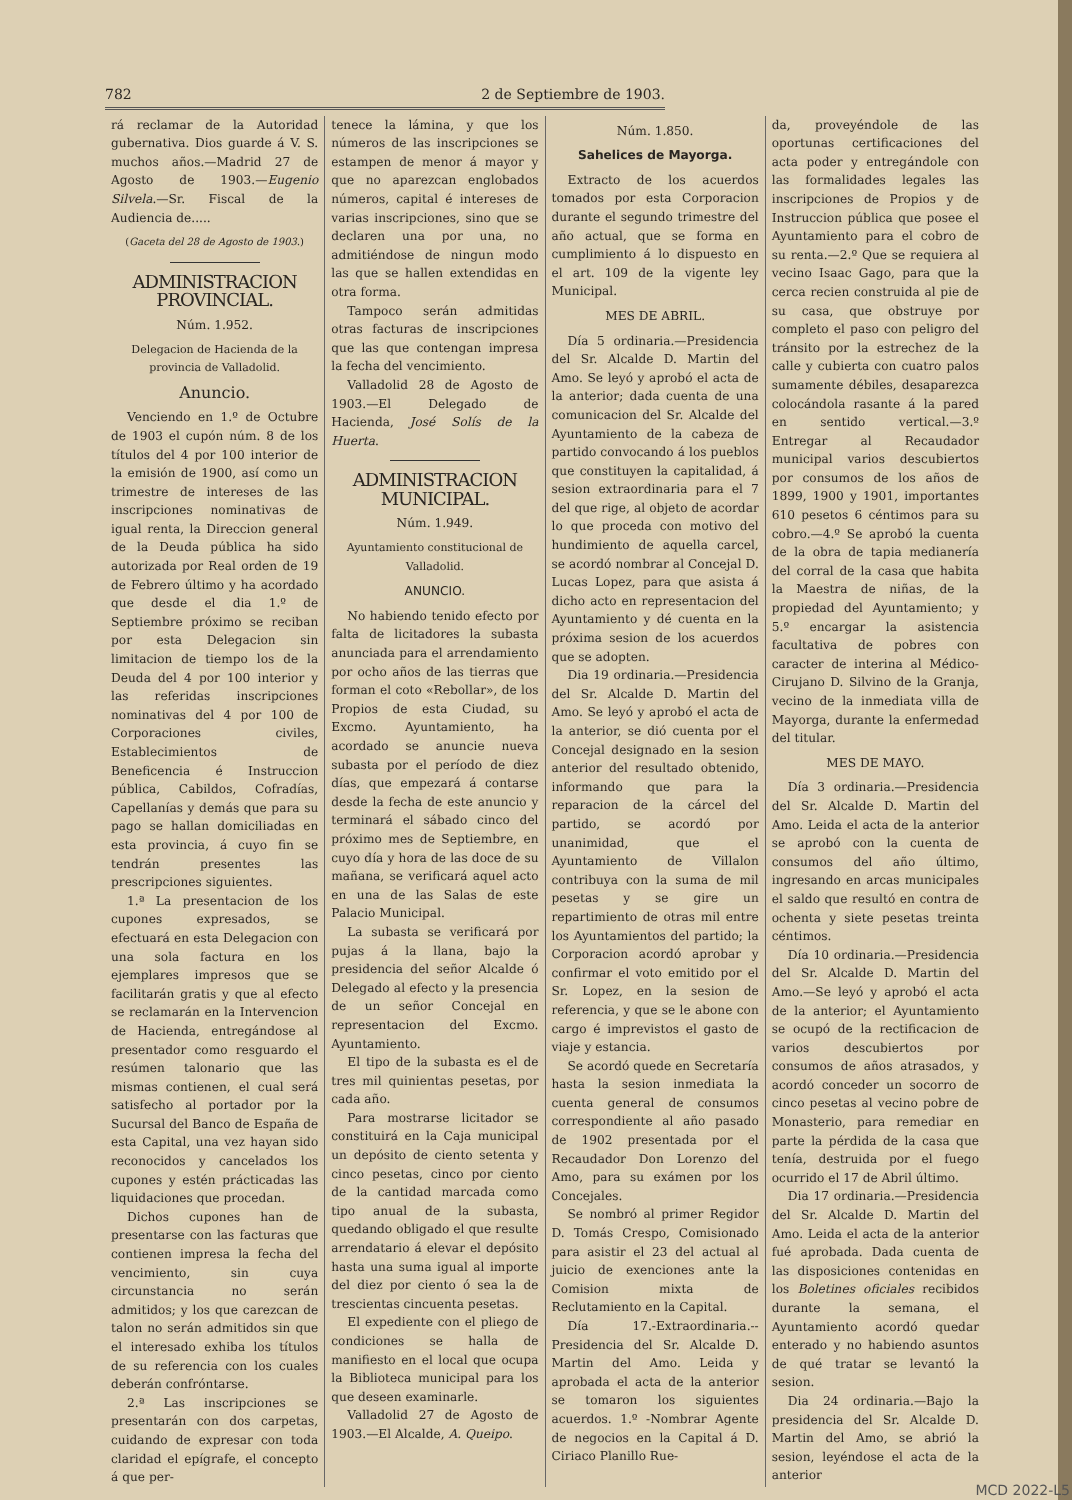782 2 de Septiembre de 1903.
rá reclamar de la Autoridad gubernativa. Dios guarde á V. S. muchos años.—Madrid 27 de Agosto de 1903.—Eugenio Silvela.—Sr. Fiscal de la Audiencia de.....
(Gaceta del 28 de Agosto de 1903.)
ADMINISTRACION PROVINCIAL.
Núm. 1.952.
Delegacion de Hacienda de la provincia de Valladolid.
Anuncio.
Venciendo en 1.º de Octubre de 1903 el cupón núm. 8 de los títulos del 4 por 100 interior de la emisión de 1900, así como un trimestre de intereses de las inscripciones nominativas de igual renta, la Direccion general de la Deuda pública ha sido autorizada por Real orden de 19 de Febrero último y ha acordado que desde el dia 1.º de Septiembre próximo se reciban por esta Delegacion sin limitacion de tiempo los de la Deuda del 4 por 100 interior y las referidas inscripciones nominativas del 4 por 100 de Corporaciones civiles, Establecimientos de Beneficencia é Instruccion pública, Cabildos, Cofradías, Capellanías y demás que para su pago se hallan domiciliadas en esta provincia, á cuyo fin se tendrán presentes las prescripciones siguientes.
1.ª La presentacion de los cupones expresados, se efectuará en esta Delegacion con una sola factura en los ejemplares impresos que se facilitarán gratis y que al efecto se reclamarán en la Intervencion de Hacienda, entregándose al presentador como resguardo el resúmen talonario que las mismas contienen, el cual será satisfecho al portador por la Sucursal del Banco de España de esta Capital, una vez hayan sido reconocidos y cancelados los cupones y estén prácticadas las liquidaciones que procedan.
Dichos cupones han de presentarse con las facturas que contienen impresa la fecha del vencimiento, sin cuya circunstancia no serán admitidos; y los que carezcan de talon no serán admitidos sin que el interesado exhiba los títulos de su referencia con los cuales deberán confróntarse.
2.ª Las inscripciones se presentarán con dos carpetas, cuidando de expresar con toda claridad el epígrafe, el concepto á que per-
tenece la lámina, y que los números de las inscripciones se estampen de menor á mayor y que no aparezcan englobados números, capital é intereses de varias inscripciones, sino que se declaren una por una, no admitiéndose de ningun modo las que se hallen extendidas en otra forma.
Tampoco serán admitidas otras facturas de inscripciones que las que contengan impresa la fecha del vencimiento.
Valladolid 28 de Agosto de 1903.—El Delegado de Hacienda, José Solís de la Huerta.
ADMINISTRACION MUNICIPAL.
Núm. 1.949.
Ayuntamiento constitucional de Valladolid.
ANUNCIO.
No habiendo tenido efecto por falta de licitadores la subasta anunciada para el arrendamiento por ocho años de las tierras que forman el coto «Rebollar», de los Propios de esta Ciudad, su Excmo. Ayuntamiento, ha acordado se anuncie nueva subasta por el período de diez días, que empezará á contarse desde la fecha de este anuncio y terminará el sábado cinco del próximo mes de Septiembre, en cuyo día y hora de las doce de su mañana, se verificará aquel acto en una de las Salas de este Palacio Municipal.
La subasta se verificará por pujas á la llana, bajo la presidencia del señor Alcalde ó Delegado al efecto y la presencia de un señor Concejal en representacion del Excmo. Ayuntamiento.
El tipo de la subasta es el de tres mil quinientas pesetas, por cada año.
Para mostrarse licitador se constituirá en la Caja municipal un depósito de ciento setenta y cinco pesetas, cinco por ciento de la cantidad marcada como tipo anual de la subasta, quedando obligado el que resulte arrendatario á elevar el depósito hasta una suma igual al importe del diez por ciento ó sea la de trescientas cincuenta pesetas.
El expediente con el pliego de condiciones se halla de manifiesto en el local que ocupa la Biblioteca municipal para los que deseen examinarle.
Valladolid 27 de Agosto de 1903.—El Alcalde, A. Queipo.
Núm. 1.850.
Sahelices de Mayorga.
Extracto de los acuerdos tomados por esta Corporacion durante el segundo trimestre del año actual, que se forma en cumplimiento á lo dispuesto en el art. 109 de la vigente ley Municipal.
MES DE ABRIL.
Día 5 ordinaria.—Presidencia del Sr. Alcalde D. Martin del Amo. Se leyó y aprobó el acta de la anterior; dada cuenta de una comunicacion del Sr. Alcalde del Ayuntamiento de la cabeza de partido convocando á los pueblos que constituyen la capitalidad, á sesion extraordinaria para el 7 del que rige, al objeto de acordar lo que proceda con motivo del hundimiento de aquella carcel, se acordó nombrar al Concejal D. Lucas Lopez, para que asista á dicho acto en representacion del Ayuntamiento y dé cuenta en la próxima sesion de los acuerdos que se adopten.
Dia 19 ordinaria.—Presidencia del Sr. Alcalde D. Martin del Amo. Se leyó y aprobó el acta de la anterior, se dió cuenta por el Concejal designado en la sesion anterior del resultado obtenido, informando que para la reparacion de la cárcel del partido, se acordó por unanimidad, que el Ayuntamiento de Villalon contribuya con la suma de mil pesetas y se gire un repartimiento de otras mil entre los Ayuntamientos del partido; la Corporacion acordó aprobar y confirmar el voto emitido por el Sr. Lopez, en la sesion de referencia, y que se le abone con cargo é imprevistos el gasto de viaje y estancia.
Se acordó quede en Secretaría hasta la sesion inmediata la cuenta general de consumos correspondiente al año pasado de 1902 presentada por el Recaudador Don Lorenzo del Amo, para su exámen por los Concejales.
Se nombró al primer Regidor D. Tomás Crespo, Comisionado para asistir el 23 del actual al juicio de exenciones ante la Comision mixta de Reclutamiento en la Capital.
Día 17.-Extraordinaria.--Presidencia del Sr. Alcalde D. Martin del Amo. Leida y aprobada el acta de la anterior se tomaron los siguientes acuerdos. 1.º -Nombrar Agente de negocios en la Capital á D. Ciriaco Planillo Rue-
da, proveyéndole de las oportunas certificaciones del acta poder y entregándole con las formalidades legales las inscripciones de Propios y de Instruccion pública que posee el Ayuntamiento para el cobro de su renta.—2.º Que se requiera al vecino Isaac Gago, para que la cerca recien construida al pie de su casa, que obstruye por completo el paso con peligro del tránsito por la estrechez de la calle y cubierta con cuatro palos sumamente débiles, desaparezca colocándola rasante á la pared en sentido vertical.—3.º Entregar al Recaudador municipal varios descubiertos por consumos de los años de 1899, 1900 y 1901, importantes 610 pesetos 6 céntimos para su cobro.—4.º Se aprobó la cuenta de la obra de tapia medianería del corral de la casa que habita la Maestra de niñas, de la propiedad del Ayuntamiento; y 5.º encargar la asistencia facultativa de pobres con caracter de interina al Médico-Cirujano D. Silvino de la Granja, vecino de la inmediata villa de Mayorga, durante la enfermedad del titular.
MES DE MAYO.
Día 3 ordinaria.—Presidencia del Sr. Alcalde D. Martin del Amo. Leida el acta de la anterior se aprobó con la cuenta de consumos del año último, ingresando en arcas municipales el saldo que resultó en contra de ochenta y siete pesetas treinta céntimos.
Día 10 ordinaria.—Presidencia del Sr. Alcalde D. Martin del Amo.—Se leyó y aprobó el acta de la anterior; el Ayuntamiento se ocupó de la rectificacion de varios descubiertos por consumos de años atrasados, y acordó conceder un socorro de cinco pesetas al vecino pobre de Monasterio, para remediar en parte la pérdida de la casa que tenía, destruida por el fuego ocurrido el 17 de Abril último.
Dia 17 ordinaria.—Presidencia del Sr. Alcalde D. Martin del Amo. Leida el acta de la anterior fué aprobada. Dada cuenta de las disposiciones contenidas en los Boletines oficiales recibidos durante la semana, el Ayuntamiento acordó quedar enterado y no habiendo asuntos de qué tratar se levantó la sesion.
Dia 24 ordinaria.—Bajo la presidencia del Sr. Alcalde D. Martin del Amo, se abrió la sesion, leyéndose el acta de la anterior
MCD 2022-L5